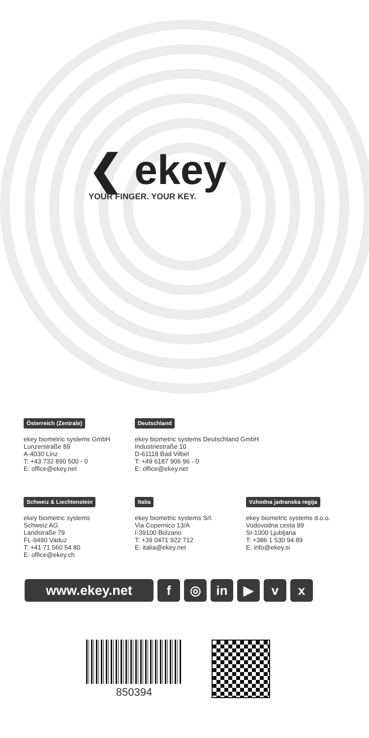❮ ekey
YOUR FINGER. YOUR KEY.
Österreich (Zentrale)
ekey biometric systems GmbH
Lunzerstraße 89
A-4030 Linz
T: +43 732 890 500 - 0
E: office@ekey.net
Deutschland
ekey biometric systems Deutschland GmbH
Industriestraße 10
D-61118 Bad Vilbel
T: +49 6187 906 96 - 0
E: office@ekey.net
Schweiz & Liechtenstein
ekey biometric systems
Schweiz AG
Landstraße 79
FL-9490 Vaduz
T: +41 71 560 54 80
E: office@ekey.ch
Italia
ekey biometric systems Srl.
Via Copernico 13/A
I-39100 Bolzano
T: +39 0471 922 712
E: italia@ekey.net
Vzhodna jadranska regija
ekey biometric systems d.o.o.
Vodovodna cesta 99
SI-1000 Ljubljana
T: +386 1 530 94 89
E: info@ekey.si
www.ekey.net f ◎ in ▶ v x
850394